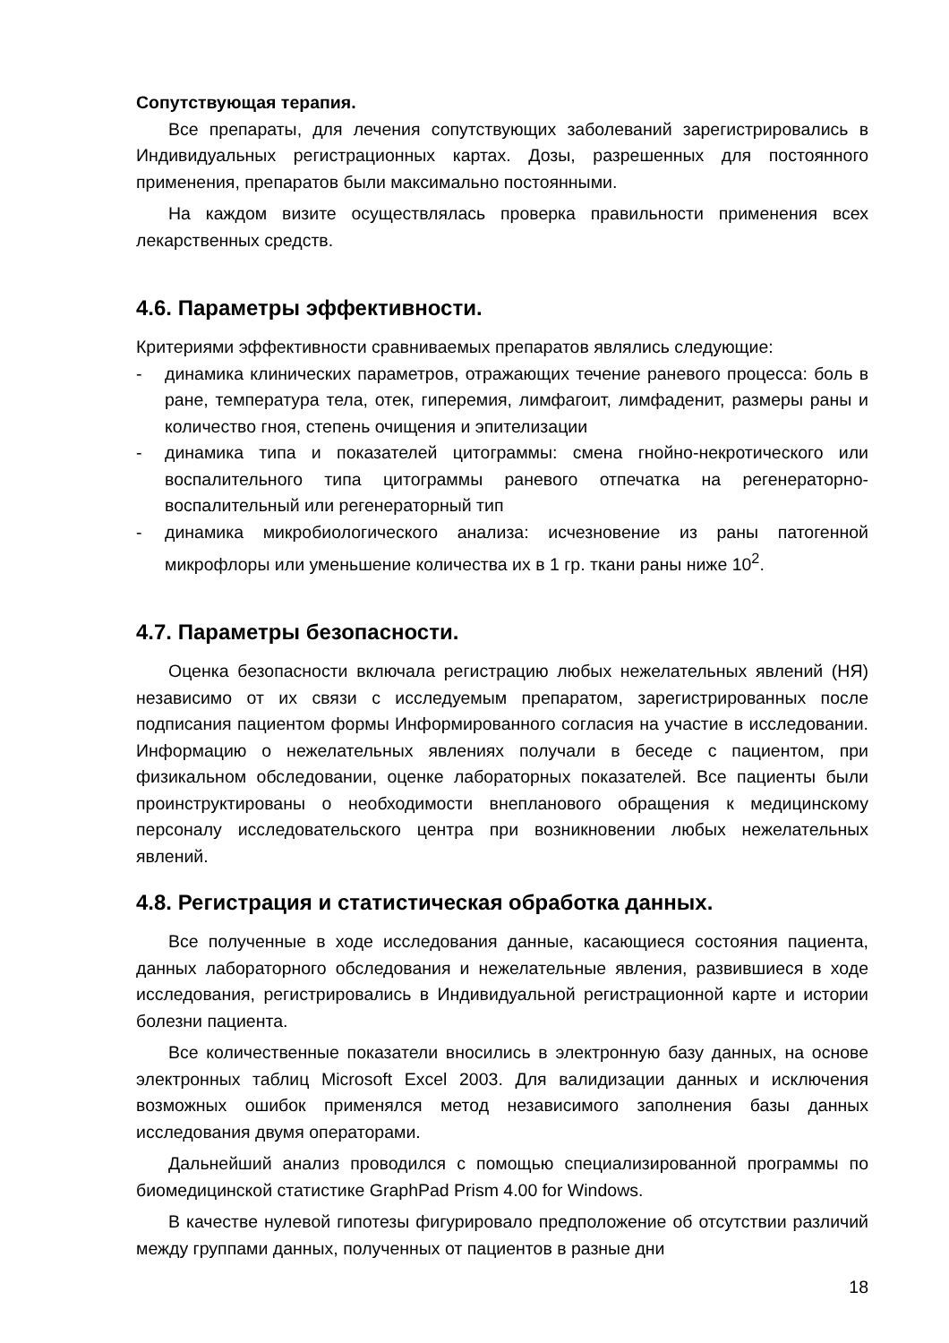Сопутствующая терапия.
Все препараты, для лечения сопутствующих заболеваний зарегистрировались в Индивидуальных регистрационных картах. Дозы, разрешенных для постоянного применения, препаратов были максимально постоянными.
На каждом визите осуществлялась проверка правильности применения всех лекарственных средств.
4.6. Параметры эффективности.
Критериями эффективности сравниваемых препаратов являлись следующие:
- динамика клинических параметров, отражающих течение раневого процесса: боль в ране, температура тела, отек, гиперемия, лимфагоит, лимфаденит, размеры раны и количество гноя, степень очищения и эпителизации
- динамика типа и показателей цитограммы: смена гнойно-некротического или воспалительного типа цитограммы раневого отпечатка на регенераторно-воспалительный или регенераторный тип
- динамика микробиологического анализа: исчезновение из раны патогенной микрофлоры или уменьшение количества их в 1 гр. ткани раны ниже 10<sup>2</sup>.
4.7. Параметры безопасности.
Оценка безопасности включала регистрацию любых нежелательных явлений (НЯ) независимо от их связи с исследуемым препаратом, зарегистрированных после подписания пациентом формы Информированного согласия на участие в исследовании. Информацию о нежелательных явлениях получали в беседе с пациентом, при физикальном обследовании, оценке лабораторных показателей. Все пациенты были проинструктированы о необходимости внепланового обращения к медицинскому персоналу исследовательского центра при возникновении любых нежелательных явлений.
4.8. Регистрация и статистическая обработка данных.
Все полученные в ходе исследования данные, касающиеся состояния пациента, данных лабораторного обследования и нежелательные явления, развившиеся в ходе исследования, регистрировались в Индивидуальной регистрационной карте и истории болезни пациента.
Все количественные показатели вносились в электронную базу данных, на основе электронных таблиц Microsoft Excel 2003. Для валидизации данных и исключения возможных ошибок применялся метод независимого заполнения базы данных исследования двумя операторами.
Дальнейший анализ проводился с помощью специализированной программы по биомедицинской статистике GraphPad Prism 4.00 for Windows.
В качестве нулевой гипотезы фигурировало предположение об отсутствии различий между группами данных, полученных от пациентов в разные дни
18